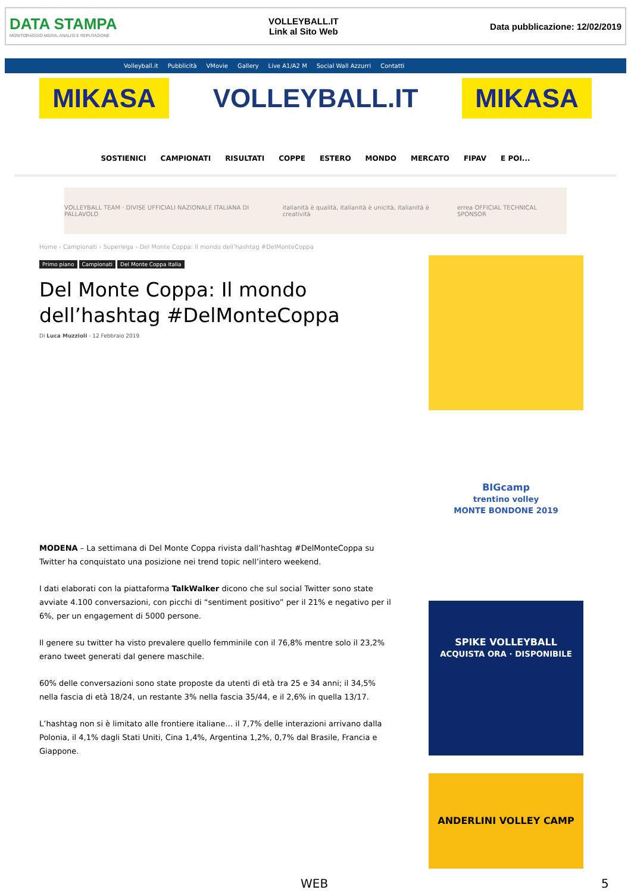DATA STAMPA
MONITORAGGIO MEDIA, ANALISI E REPUTAZIONE
VOLLEYBALL.IT
Link al Sito Web
Data pubblicazione: 12/02/2019
Volleyball.it Pubblicità VMovie Gallery Live A1/A2 M Social Wall Azzurri Contatti
MIKASA
VOLLEYBALL.IT
MIKASA
SOSTIENICI CAMPIONATI RISULTATI COPPE ESTERO MONDO MERCATO FIPAV E POI...
VOLLEYBALL TEAM · DIVISE UFFICIALI NAZIONALE ITALIANA DI PALLAVOLO italianità è qualità, italianità è unicità, italianità è creatività errea OFFICIAL TECHNICAL SPONSOR
Home › Campionati › Superlega › Del Monte Coppa: Il mondo dell’hashtag #DelMonteCoppa
Primo piano Campionati Del Monte Coppa Italia
Del Monte Coppa: Il mondo dell’hashtag #DelMonteCoppa
Di Luca Muzzioli - 12 Febbraio 2019
MODENA – La settimana di Del Monte Coppa rivista dall’hashtag #DelMonteCoppa su Twitter ha conquistato una posizione nei trend topic nell’intero weekend.
I dati elaborati con la piattaforma TalkWalker dicono che sul social Twitter sono state avviate 4.100 conversazioni, con picchi di “sentiment positivo” per il 21% e negativo per il 6%, per un engagement di 5000 persone.
Il genere su twitter ha visto prevalere quello femminile con il 76,8% mentre solo il 23,2% erano tweet generati dal genere maschile.
60% delle conversazioni sono state proposte da utenti di età tra 25 e 34 anni; il 34,5% nella fascia di età 18/24, un restante 3% nella fascia 35/44, e il 2,6% in quella 13/17.
L’hashtag non si è limitato alle frontiere italiane… il 7,7% delle interazioni arrivano dalla Polonia, il 4,1% dagli Stati Uniti, Cina 1,4%, Argentina 1,2%, 0,7% dal Brasile, Francia e Giappone.
BIGcamp
trentino volley
MONTE BONDONE 2019
SPIKE VOLLEYBALL
ACQUISTA ORA · DISPONIBILE
ANDERLINI VOLLEY CAMP
WEB 5